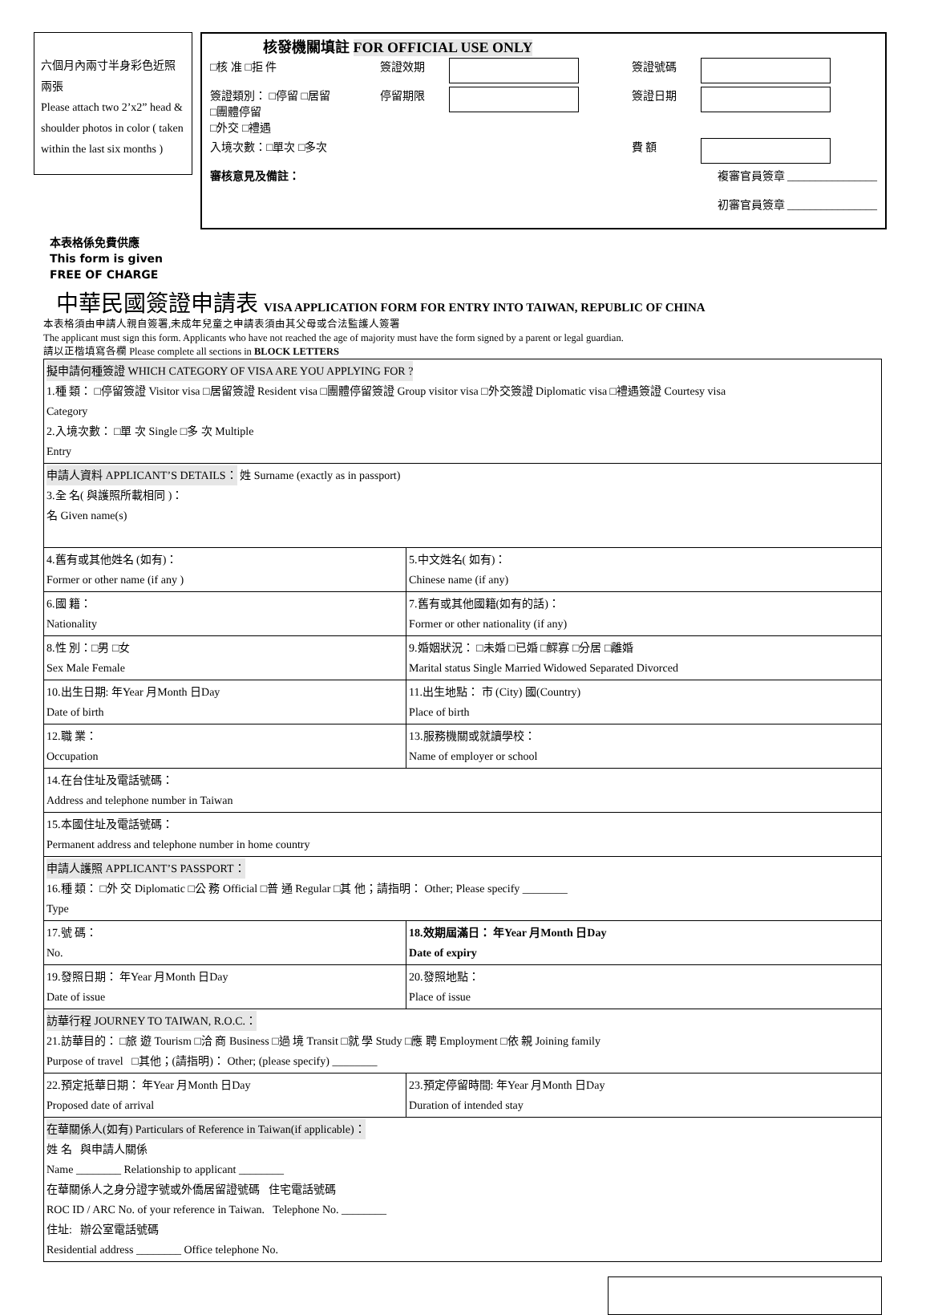六個月內兩寸半身彩色近照兩張
Please attach two 2’x2” head & shoulder photos in color ( taken within the last six months )
核發機關填註 FOR OFFICIAL USE ONLY
| □核 准 □拒 件 | 簽證效期 | | 簽證號碼 | |
| 簽證類別： □停留 □居留 □團體停留 □外交 □禮遇 | 停留期限 | | 簽證日期 | |
| 入境次數：□單次 □多次 | | | 費 額 | |
| 審核意見及備註： | 複審官員簽章 ________________ 初審官員簽章 ________________ | | | |
本表格係免費供應
This form is given
FREE OF CHARGE
中華民國簽證申請表 VISA APPLICATION FORM FOR ENTRY INTO TAIWAN, REPUBLIC OF CHINA
本表格須由申請人親自簽署,未成年兒童之申請表須由其父母或合法監護人簽署
The applicant must sign this form. Applicants who have not reached the age of majority must have the form signed by a parent or legal guardian.
請以正楷填寫各欄 Please complete all sections in BLOCK LETTERS
| 擬申請何種簽證 WHICH CATEGORY OF VISA ARE YOU APPLYING FOR ? 1.種 類： □停留簽證 Visitor visa □居留簽證 Resident visa □團體停留簽證 Group visitor visa □外交簽證 Diplomatic visa □禮遇簽證 Courtesy visa Category 2.入境次數： □單 次 Single □多 次 Multiple Entry | |
| 申請人資料 APPLICANT’S DETAILS： 姓 Surname (exactly as in passport) 3.全 名( 與護照所載相同 )： 名 Given name(s) | |
| 4.舊有或其他姓名 (如有)： Former or other name (if any ) | 5.中文姓名( 如有)： Chinese name (if any) |
| 6.國 籍： Nationality | 7.舊有或其他國籍(如有的話)： Former or other nationality (if any) |
| 8.性 別：□男 □女 Sex Male Female | 9.婚姻狀況： □未婚 □已婚 □鰥寡 □分居 □離婚 Marital status Single Married Widowed Separated Divorced |
| 10.出生日期: 年Year 月Month 日Day Date of birth | 11.出生地點： 市 (City) 國(Country) Place of birth |
| 12.職 業： Occupation | 13.服務機關或就讀學校： Name of employer or school |
| 14.在台住址及電話號碼： Address and telephone number in Taiwan | |
| 15.本國住址及電話號碼： Permanent address and telephone number in home country | |
| 申請人護照 APPLICANT’S PASSPORT： 16.種 類： □外 交 Diplomatic □公 務 Official □普 通 Regular □其 他；請指明： Other; Please specify ________ Type | |
| 17.號 碼： No. | 18.效期屆滿日： 年Year 月Month 日Day Date of expiry |
| 19.發照日期： 年Year 月Month 日Day Date of issue | 20.發照地點： Place of issue |
| 訪華行程 JOURNEY TO TAIWAN, R.O.C.： 21.訪華目的： □旅 遊 Tourism □洽 商 Business □過 境 Transit □就 學 Study □應 聘 Employment □依 親 Joining family Purpose of travel □其他；(請指明)： Other; (please specify) ________ | |
| 22.預定抵華日期： 年Year 月Month 日Day Proposed date of arrival | 23.預定停留時間: 年Year 月Month 日Day Duration of intended stay |
| 在華關係人(如有) Particulars of Reference in Taiwan(if applicable)： 姓 名 與申請人關係 Name ________ Relationship to applicant ________ 在華關係人之身分證字號或外僑居留證號碼 住宅電話號碼 ROC ID / ARC No. of your reference in Taiwan. Telephone No. ________ 住址: 辦公室電話號碼 Residential address ________ Office telephone No. | |